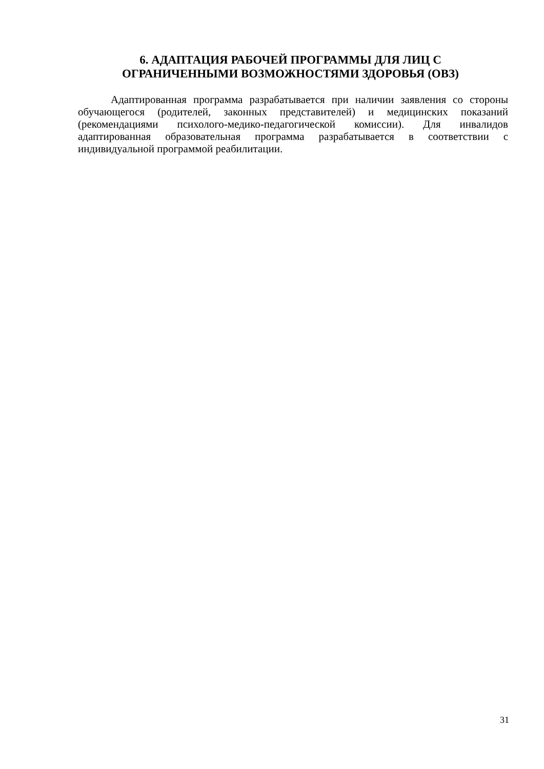6. АДАПТАЦИЯ РАБОЧЕЙ ПРОГРАММЫ ДЛЯ ЛИЦ С
ОГРАНИЧЕННЫМИ ВОЗМОЖНОСТЯМИ ЗДОРОВЬЯ (ОВЗ)
Адаптированная программа разрабатывается при наличии заявления со стороны обучающегося (родителей, законных представителей) и медицинских показаний (рекомендациями психолого-медико-педагогической комиссии). Для инвалидов адаптированная образовательная программа разрабатывается в соответствии с индивидуальной программой реабилитации.
31